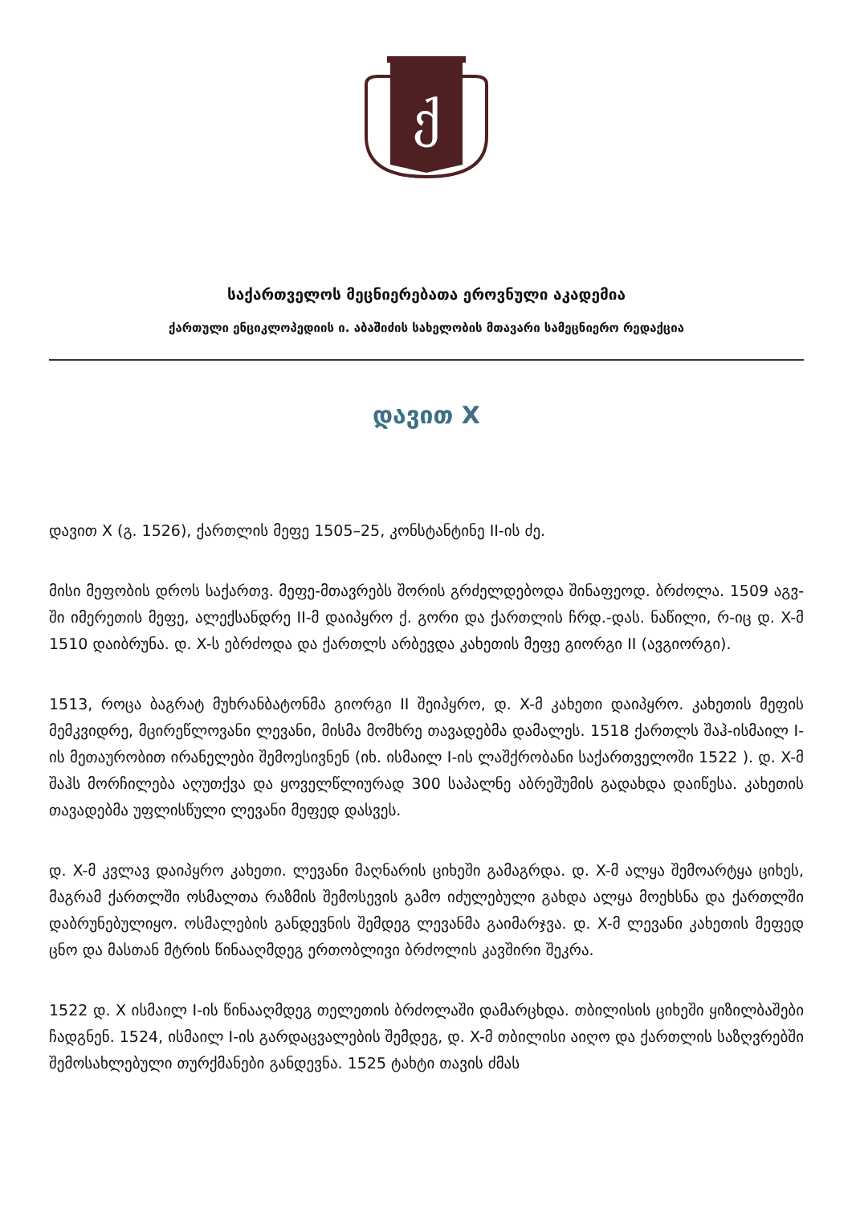ქ
საქართველოს მეცნიერებათა ეროვნული აკადემია
ქართული ენციკლოპედიის ი. აბაშიძის სახელობის მთავარი სამეცნიერო რედაქცია
დავით X
დავით X (გ. 1526), ქართლის მეფე 1505–25, კონსტანტინე II-ის ძე.
მისი მეფობის დროს საქართვ. მეფე-მთავრებს შორის გრძელდებოდა შინაფეოდ. ბრძოლა. 1509 აგვ-ში იმერეთის მეფე, ალექსანდრე II-მ დაიპყრო ქ. გორი და ქართლის ჩრდ.-დას. ნაწილი, რ-იც დ. X-მ 1510 დაიბრუნა. დ. X-ს ებრძოდა და ქართლს არბევდა კახეთის მეფე გიორგი II (ავგიორგი).
1513, როცა ბაგრატ მუხრანბატონმა გიორგი II შეიპყრო, დ. X-მ კახეთი დაიპყრო. კახეთის მეფის მემკვიდრე, მცირეწლოვანი ლევანი, მისმა მომხრე თავადებმა დამალეს. 1518 ქართლს შაჰ-ისმაილ I-ის მეთაურობით ირანელები შემოესივნენ (იხ. ისმაილ I-ის ლაშქრობანი საქართველოში 1522 ). დ. X-მ შაჰს მორჩილება აღუთქვა და ყოველწლიურად 300 საპალნე აბრეშუმის გადახდა დაიწესა. კახეთის თავადებმა უფლისწული ლევანი მეფედ დასვეს.
დ. X-მ კვლავ დაიპყრო კახეთი. ლევანი მაღნარის ციხეში გამაგრდა. დ. X-მ ალყა შემოარტყა ციხეს, მაგრამ ქართლში ოსმალთა რაზმის შემოსევის გამო იძულებული გახდა ალყა მოეხსნა და ქართლში დაბრუნებულიყო. ოსმალების განდევნის შემდეგ ლევანმა გაიმარჯვა. დ. X-მ ლევანი კახეთის მეფედ ცნო და მასთან მტრის წინააღმდეგ ერთობლივი ბრძოლის კავშირი შეკრა.
1522 დ. X ისმაილ I-ის წინააღმდეგ თელეთის ბრძოლაში დამარცხდა. თბილისის ციხეში ყიზილბაშები ჩადგნენ. 1524, ისმაილ I-ის გარდაცვალების შემდეგ, დ. X-მ თბილისი აიღო და ქართლის საზღვრებში შემოსახლებული თურქმანები განდევნა. 1525 ტახტი თავის ძმას